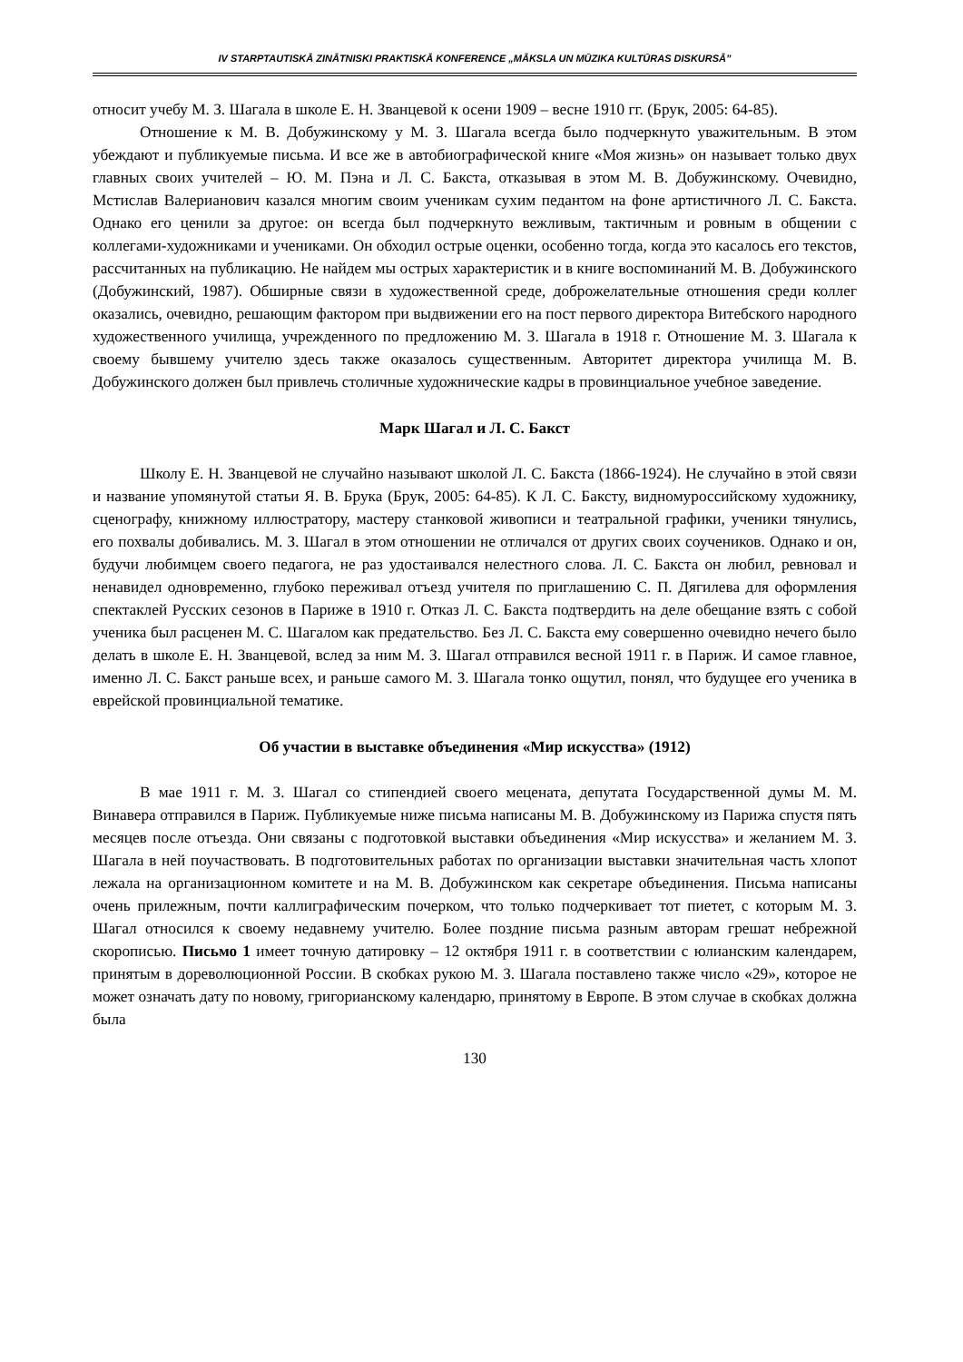IV STARPTAUTISKĀ ZINĀTNISKI PRAKTISKĀ KONFERENCE „MĀKSLA UN MŪZIKA KULTŪRAS DISKURSĀ”
относит учебу М. З. Шагала в школе Е. Н. Званцевой к осени 1909 – весне 1910 гг. (Брук, 2005: 64-85).
Отношение к М. В. Добужинскому у М. З. Шагала всегда было подчеркнуто уважительным. В этом убеждают и публикуемые письма. И все же в автобиографической книге «Моя жизнь» он называет только двух главных своих учителей – Ю. М. Пэна и Л. С. Бакста, отказывая в этом М. В. Добужинскому. Очевидно, Мстислав Валерианович казался многим своим ученикам сухим педантом на фоне артистичного Л. С. Бакста. Однако его ценили за другое: он всегда был подчеркнуто вежливым, тактичным и ровным в общении с коллегами-художниками и учениками. Он обходил острые оценки, особенно тогда, когда это касалось его текстов, рассчитанных на публикацию. Не найдем мы острых характеристик и в книге воспоминаний М. В. Добужинского (Добужинский, 1987). Обширные связи в художественной среде, доброжелательные отношения среди коллег оказались, очевидно, решающим фактором при выдвижении его на пост первого директора Витебского народного художественного училища, учрежденного по предложению М. З. Шагала в 1918 г. Отношение М. З. Шагала к своему бывшему учителю здесь также оказалось существенным. Авторитет директора училища М. В. Добужинского должен был привлечь столичные художнические кадры в провинциальное учебное заведение.
Марк Шагал и Л. С. Бакст
Школу Е. Н. Званцевой не случайно называют школой Л. С. Бакста (1866-1924). Не случайно в этой связи и название упомянутой статьи Я. В. Брука (Брук, 2005: 64-85). К Л. С. Баксту, видномуроссийскому художнику, сценографу, книжному иллюстратору, мастеру станковой живописи и театральной графики, ученики тянулись, его похвалы добивались. М. З. Шагал в этом отношении не отличался от других своих соучеников. Однако и он, будучи любимцем своего педагога, не раз удостаивался нелестного слова. Л. С. Бакста он любил, ревновал и ненавидел одновременно, глубоко переживал отъезд учителя по приглашению С. П. Дягилева для оформления спектаклей Русских сезонов в Париже в 1910 г. Отказ Л. С. Бакста подтвердить на деле обещание взять с собой ученика был расценен М. С. Шагалом как предательство. Без Л. С. Бакста ему совершенно очевидно нечего было делать в школе Е. Н. Званцевой, вслед за ним М. З. Шагал отправился весной 1911 г. в Париж. И самое главное, именно Л. С. Бакст раньше всех, и раньше самого М. З. Шагала тонко ощутил, понял, что будущее его ученика в еврейской провинциальной тематике.
Об участии в выставке объединения «Мир искусства» (1912)
В мае 1911 г. М. З. Шагал со стипендией своего мецената, депутата Государственной думы М. М. Винавера отправился в Париж. Публикуемые ниже письма написаны М. В. Добужинскому из Парижа спустя пять месяцев после отъезда. Они связаны с подготовкой выставки объединения «Мир искусства» и желанием М. З. Шагала в ней поучаствовать. В подготовительных работах по организации выставки значительная часть хлопот лежала на организационном комитете и на М. В. Добужинском как секретаре объединения. Письма написаны очень прилежным, почти каллиграфическим почерком, что только подчеркивает тот пиетет, с которым М. З. Шагал относился к своему недавнему учителю. Более поздние письма разным авторам грешат небрежной скорописью. Письмо 1 имеет точную датировку – 12 октября 1911 г. в соответствии с юлианским календарем, принятым в дореволюционной России. В скобках рукою М. З. Шагала поставлено также число «29», которое не может означать дату по новому, григорианскому календарю, принятому в Европе. В этом случае в скобках должна была
130